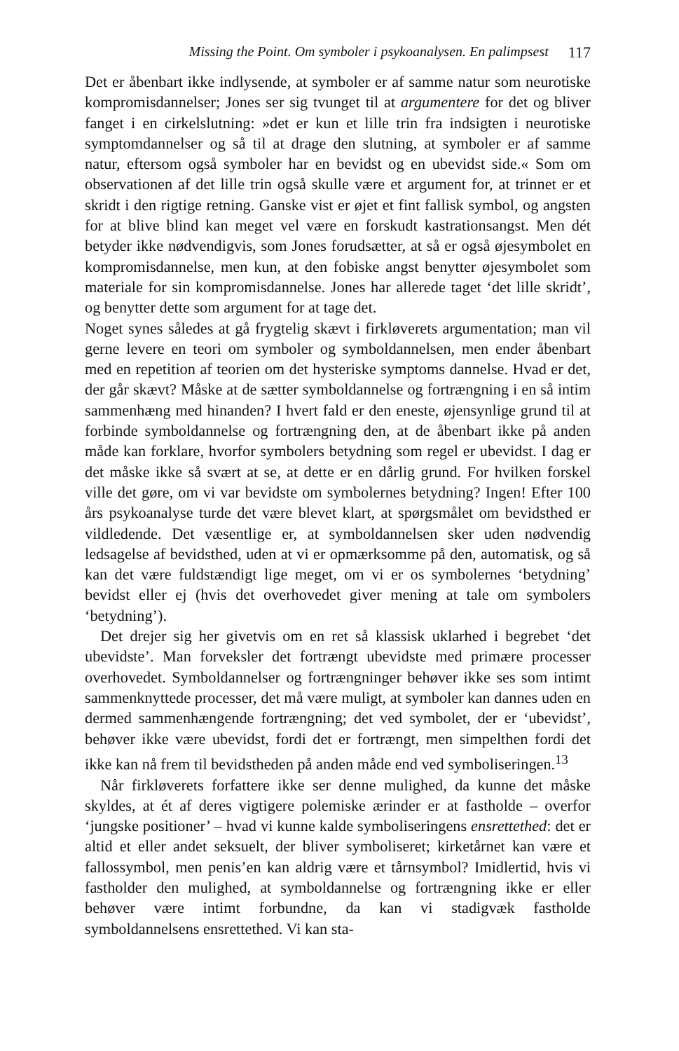Missing the Point. Om symboler i psykoanalysen. En palimpsest 117
Det er åbenbart ikke indlysende, at symboler er af samme natur som neurotiske kompromisdannelser; Jones ser sig tvunget til at argumentere for det og bliver fanget i en cirkelslutning: »det er kun et lille trin fra indsigten i neurotiske symptomdannelser og så til at drage den slutning, at symboler er af samme natur, eftersom også symboler har en bevidst og en ubevidst side.« Som om observationen af det lille trin også skulle være et argument for, at trinnet er et skridt i den rigtige retning. Ganske vist er øjet et fint fallisk symbol, og angsten for at blive blind kan meget vel være en forskudt kastrationsangst. Men dét betyder ikke nødvendigvis, som Jones forudsætter, at så er også øjesymbolet en kompromisdannelse, men kun, at den fobiske angst benytter øjesymbolet som materiale for sin kompromisdannelse. Jones har allerede taget ‘det lille skridt’, og benytter dette som argument for at tage det.
Noget synes således at gå frygtelig skævt i firkløverets argumentation; man vil gerne levere en teori om symboler og symboldannelsen, men ender åbenbart med en repetition af teorien om det hysteriske symptoms dannelse. Hvad er det, der går skævt? Måske at de sætter symboldannelse og fortrængning i en så intim sammenhæng med hinanden? I hvert fald er den eneste, øjensynlige grund til at forbinde symboldannelse og fortrængning den, at de åbenbart ikke på anden måde kan forklare, hvorfor symbolers betydning som regel er ubevidst. I dag er det måske ikke så svært at se, at dette er en dårlig grund. For hvilken forskel ville det gøre, om vi var bevidste om symbolernes betydning? Ingen! Efter 100 års psykoanalyse turde det være blevet klart, at spørgsmålet om bevidsthed er vildledende. Det væsentlige er, at symboldannelsen sker uden nødvendig ledsagelse af bevidsthed, uden at vi er opmærksomme på den, automatisk, og så kan det være fuldstændigt lige meget, om vi er os symbolernes ‘betydning’ bevidst eller ej (hvis det overhovedet giver mening at tale om symbolers ‘betydning’).
Det drejer sig her givetvis om en ret så klassisk uklarhed i begrebet ‘det ubevidste’. Man forveksler det fortrængt ubevidste med primære processer overhovedet. Symboldannelser og fortrængninger behøver ikke ses som intimt sammenknyttede processer, det må være muligt, at symboler kan dannes uden en dermed sammenhængende fortrængning; det ved symbolet, der er ‘ubevidst’, behøver ikke være ubevidst, fordi det er fortrængt, men simpelthen fordi det ikke kan nå frem til bevidstheden på anden måde end ved symboliseringen.<sup>13</sup>
Når firkløverets forfattere ikke ser denne mulighed, da kunne det måske skyldes, at ét af deres vigtigere polemiske ærinder er at fastholde – overfor ‘jungske positioner’ – hvad vi kunne kalde symboliseringens ensrettethed: det er altid et eller andet seksuelt, der bliver symboliseret; kirketårnet kan være et fallossymbol, men penis’en kan aldrig være et tårnsymbol? Imidlertid, hvis vi fastholder den mulighed, at symboldannelse og fortrængning ikke er eller behøver være intimt forbundne, da kan vi stadigvæk fastholde symboldannelsens ensrettethed. Vi kan sta-